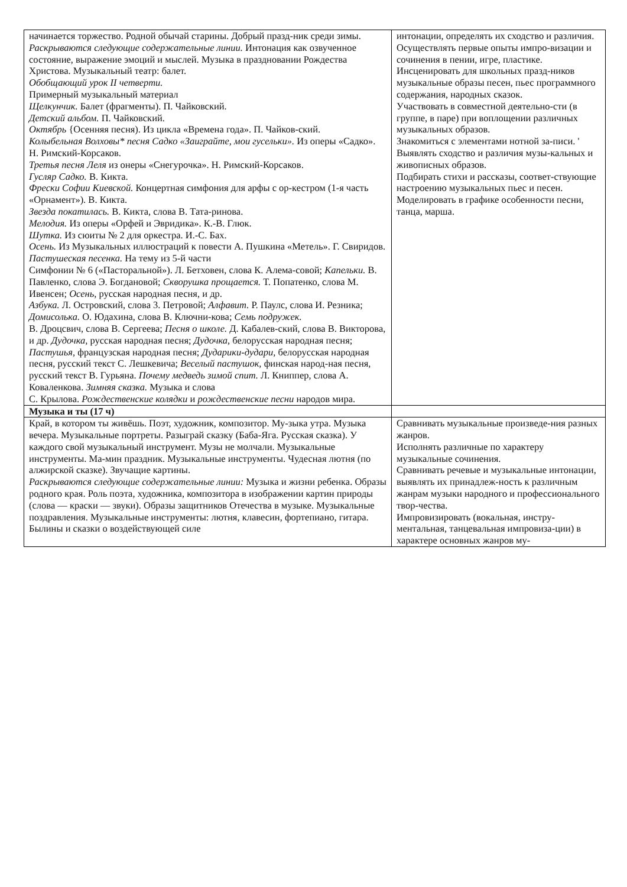| начинается торжество. Родной обычай старины. Добрый празд-ник среди зимы. Раскрываются следующие содержательные линии. Интонация как озвученное состояние, выражение эмоций и мыслей. Музыка в праздновании Рождества Христова. Музыкальный театр: балет. Обобщающий урок II четверти. Примерный музыкальный материал Щелкунчик. Балет (фрагменты). П. Чайковский. Детский альбом. П. Чайковский. Октябрь {Осенняя песня). Из цикла «Времена года». П. Чайков-ский. Колыбельная Волховы* песня Садко «Заиграйте, мои гусельки». Из оперы «Садко». Н. Римский-Корсаков. Третья песня Леля из онеры «Снегурочка». Н. Римский-Корсаков. Гусляр Садко. В. Кикта. Фрески Софии Киевской. Концертная симфония для арфы с ор-кестром (1-я часть «Орнамент»). В. Кикта. Звезда покатилась. В. Кикта, слова В. Тата-ринова. Мелодия. Из оперы «Орфей и Эвридика». К.-В. Глюк. Шутка. Из сюиты № 2 для оркестра. И.-С. Бах. Осень. Из Музыкальных иллюстраций к повести А. Пушкина «Метель». Г. Свиридов. Пастушеская песенка. На тему из 5-й части Симфонии № 6 («Пасторальной»). Л. Бетховен, слова К. Алема-совой; Капельки. В. Павленко, слова Э. Богдановой; Скворушка прощается. Т. Попатенко, слова М. Ивенсен; Осень, русская народная песня, и др. Азбука. Л. Островский, слова 3. Петровой; Алфавит. Р. Паулс, слова И. Резника; Домисолька. О. Юдахина, слова В. Ключни-кова; Семь подружек. В. Дроцсвич, слова В. Сергеева; Песня о школе. Д. Кабалев-ский, слова В. Викторова, и др. Дудочка, русская народная песня; Дудочка, белорусская народная песня; Пастушья, французская народная песня; Дударики-дудари, белорусская народная песня, русский текст С. Лешкевича; Веселый пастушок, финская народ-ная песня, русский текст В. Гурьяна. Почему медведь зимой спит. Л. Книппер, слова А. Коваленкова. Зимняя сказка. Музыка и слова С. Крылова. Рождественские колядки и рождественские песни народов мира. | интонации, определять их сходство и различия. Осуществлять первые опыты импро-визации и сочинения в пении, игре, пластике. Инсценировать для школьных празд-ников музыкальные образы песен, пьес программного содержания, народных сказок. Участвовать в совместной деятельно-сти (в группе, в паре) при воплощении различных музыкальных образов. Знакомиться с элементами нотной за-писи. ' Выявлять сходство и различия музы-кальных и живописных образов. Подбирать стихи и рассказы, соответ-ствующие настроению музыкальных пьес и песен. Моделировать в графике особенности песни, танца, марша. |
| Музыка и ты (17 ч) | |
| Край, в котором ты живёшь. Поэт, художник, композитор. Му-зыка утра. Музыка вечера. Музыкальные портреты. Разыграй сказку (Баба-Яга. Русская сказка). У каждого свой музыкальный инструмент. Музы не молчали. Музыкальные инструменты. Ма-мин праздник. Музыкальные инструменты. Чудесная лютня (по алжирской сказке). Звучащие картины. Раскрываются следующие содержательные линии: Музыка и жизни ребенка. Образы родного края. Роль поэта, художника, композитора в изображении картин природы (слова — краски — звуки). Образы защитников Отечества в музыке. Музыкальные поздравления. Музыкальные инструменты: лютня, клавесин, фортепиано, гитара. Былины и сказки о воздействующей силе | Сравнивать музыкальные произведе-ния разных жанров. Исполнять различные по характеру музыкальные сочинения. Сравнивать речевые и музыкальные интонации, выявлять их принадлеж-ность к различным жанрам музыки народного и профессионального твор-чества. Импровизировать (вокальная, инстру-ментальная, танцевальная импровиза-ции) в характере основных жанров му- |